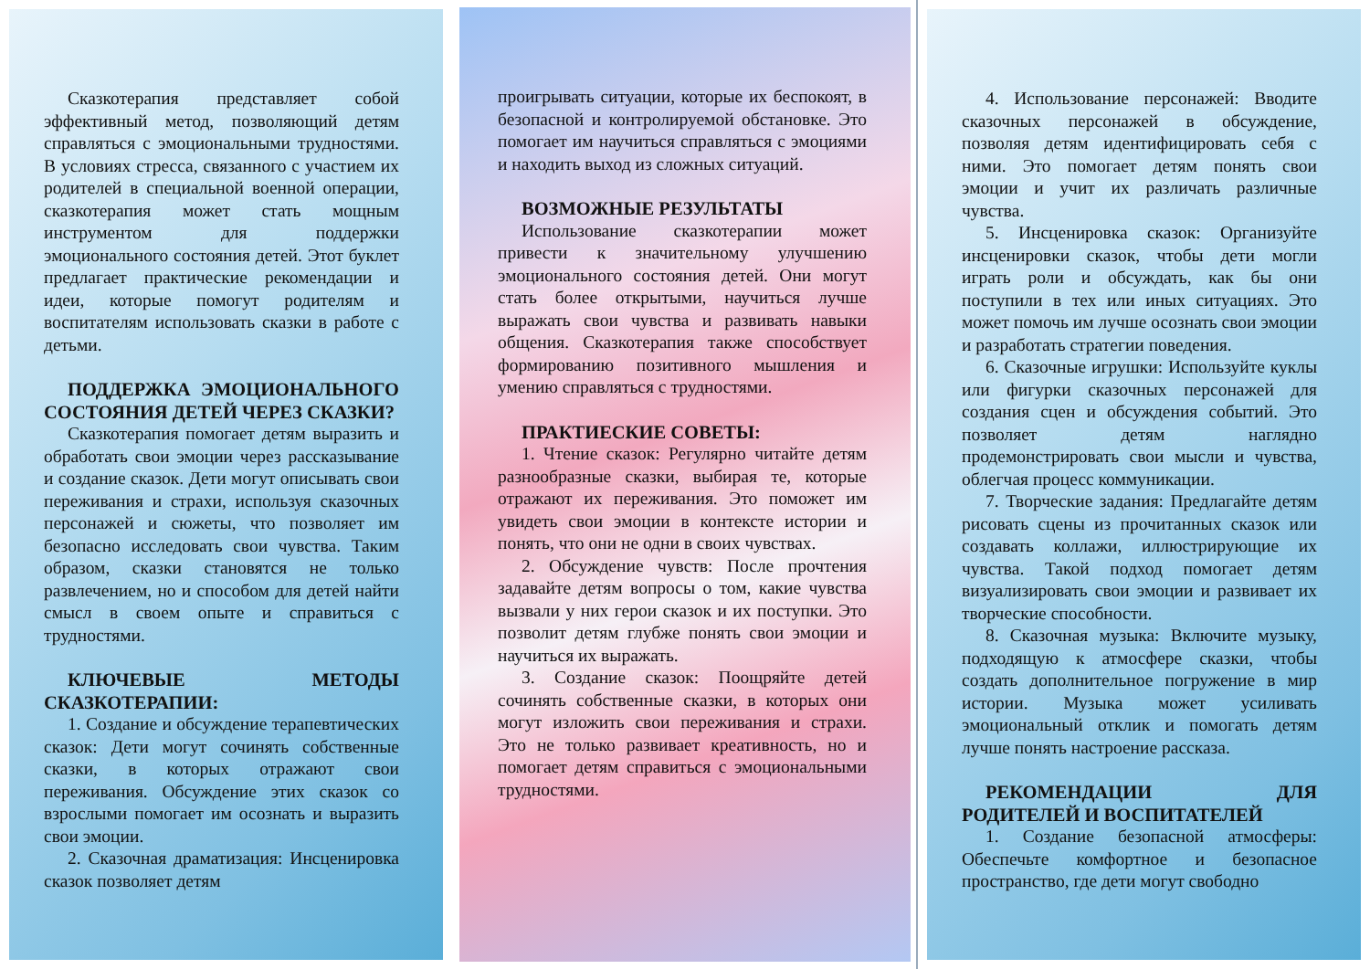Сказкотерапия представляет собой эффективный метод, позволяющий детям справляться с эмоциональными трудностями. В условиях стресса, связанного с участием их родителей в специальной военной операции, сказкотерапия может стать мощным инструментом для поддержки эмоционального состояния детей. Этот буклет предлагает практические рекомендации и идеи, которые помогут родителям и воспитателям использовать сказки в работе с детьми.
ПОДДЕРЖКА ЭМОЦИОНАЛЬНОГО СОСТОЯНИЯ ДЕТЕЙ ЧЕРЕЗ СКАЗКИ?
Сказкотерапия помогает детям выразить и обработать свои эмоции через рассказывание и создание сказок. Дети могут описывать свои переживания и страхи, используя сказочных персонажей и сюжеты, что позволяет им безопасно исследовать свои чувства. Таким образом, сказки становятся не только развлечением, но и способом для детей найти смысл в своем опыте и справиться с трудностями.
КЛЮЧЕВЫЕ МЕТОДЫ СКАЗКОТЕРАПИИ:
1. Создание и обсуждение терапевтических сказок: Дети могут сочинять собственные сказки, в которых отражают свои переживания. Обсуждение этих сказок со взрослыми помогает им осознать и выразить свои эмоции.
2. Сказочная драматизация: Инсценировка сказок позволяет детям
проигрывать ситуации, которые их беспокоят, в безопасной и контролируемой обстановке. Это помогает им научиться справляться с эмоциями и находить выход из сложных ситуаций.
ВОЗМОЖНЫЕ РЕЗУЛЬТАТЫ
Использование сказкотерапии может привести к значительному улучшению эмоционального состояния детей. Они могут стать более открытыми, научиться лучше выражать свои чувства и развивать навыки общения. Сказкотерапия также способствует формированию позитивного мышления и умению справляться с трудностями.
ПРАКТИЕСКИЕ СОВЕТЫ:
1. Чтение сказок: Регулярно читайте детям разнообразные сказки, выбирая те, которые отражают их переживания. Это поможет им увидеть свои эмоции в контексте истории и понять, что они не одни в своих чувствах.
2. Обсуждение чувств: После прочтения задавайте детям вопросы о том, какие чувства вызвали у них герои сказок и их поступки. Это позволит детям глубже понять свои эмоции и научиться их выражать.
3. Создание сказок: Поощряйте детей сочинять собственные сказки, в которых они могут изложить свои переживания и страхи. Это не только развивает креативность, но и помогает детям справиться с эмоциональными трудностями.
4. Использование персонажей: Вводите сказочных персонажей в обсуждение, позволяя детям идентифицировать себя с ними. Это помогает детям понять свои эмоции и учит их различать различные чувства.
5. Инсценировка сказок: Организуйте инсценировки сказок, чтобы дети могли играть роли и обсуждать, как бы они поступили в тех или иных ситуациях. Это может помочь им лучше осознать свои эмоции и разработать стратегии поведения.
6. Сказочные игрушки: Используйте куклы или фигурки сказочных персонажей для создания сцен и обсуждения событий. Это позволяет детям наглядно продемонстрировать свои мысли и чувства, облегчая процесс коммуникации.
7. Творческие задания: Предлагайте детям рисовать сцены из прочитанных сказок или создавать коллажи, иллюстрирующие их чувства. Такой подход помогает детям визуализировать свои эмоции и развивает их творческие способности.
8. Сказочная музыка: Включите музыку, подходящую к атмосфере сказки, чтобы создать дополнительное погружение в мир истории. Музыка может усиливать эмоциональный отклик и помогать детям лучше понять настроение рассказа.
РЕКОМЕНДАЦИИ ДЛЯ РОДИТЕЛЕЙ И ВОСПИТАТЕЛЕЙ
1. Создание безопасной атмосферы: Обеспечьте комфортное и безопасное пространство, где дети могут свободно